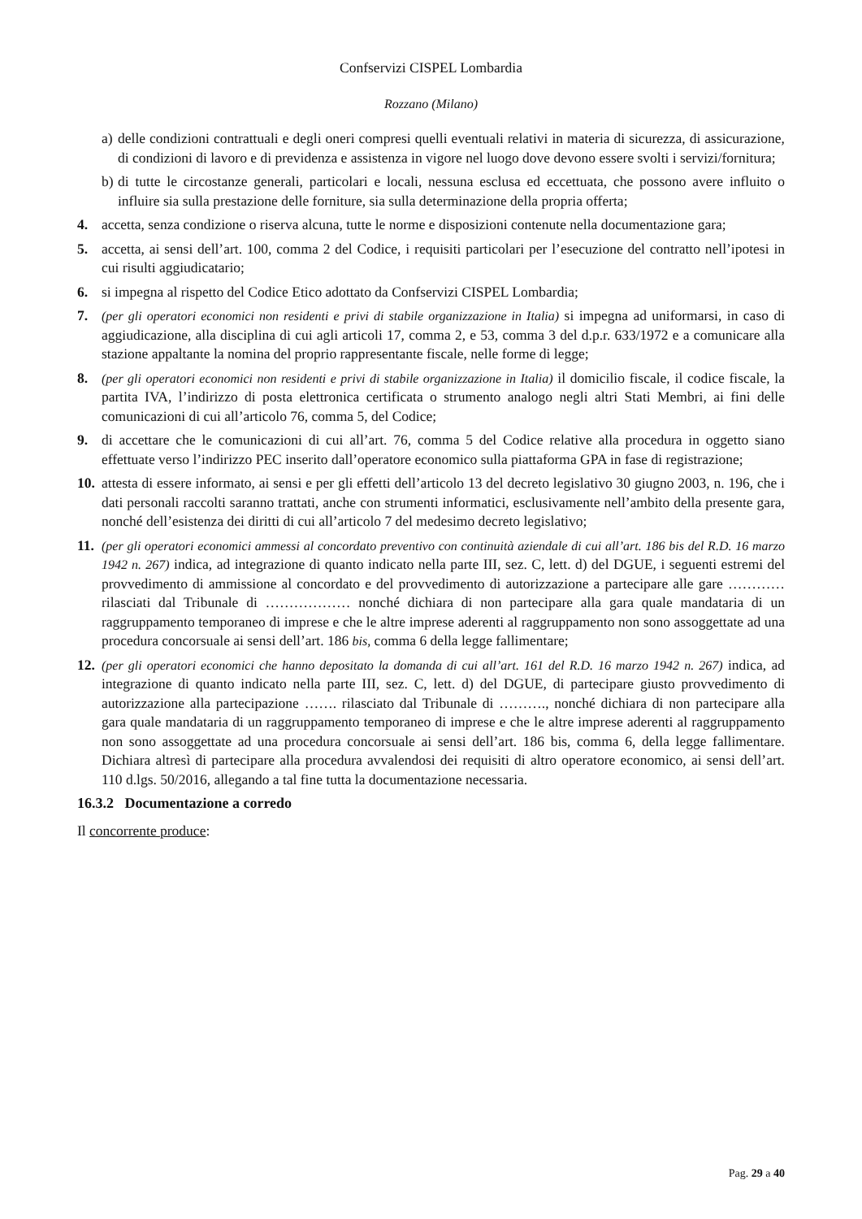Confservizi CISPEL Lombardia
Rozzano (Milano)
a) delle condizioni contrattuali e degli oneri compresi quelli eventuali relativi in materia di sicurezza, di assicurazione, di condizioni di lavoro e di previdenza e assistenza in vigore nel luogo dove devono essere svolti i servizi/fornitura;
b) di tutte le circostanze generali, particolari e locali, nessuna esclusa ed eccettuata, che possono avere influito o influire sia sulla prestazione delle forniture, sia sulla determinazione della propria offerta;
4. accetta, senza condizione o riserva alcuna, tutte le norme e disposizioni contenute nella documentazione gara;
5. accetta, ai sensi dell’art. 100, comma 2 del Codice, i requisiti particolari per l’esecuzione del contratto nell’ipotesi in cui risulti aggiudicatario;
6. si impegna al rispetto del Codice Etico adottato da Confservizi CISPEL Lombardia;
7. (per gli operatori economici non residenti e privi di stabile organizzazione in Italia) si impegna ad uniformarsi, in caso di aggiudicazione, alla disciplina di cui agli articoli 17, comma 2, e 53, comma 3 del d.p.r. 633/1972 e a comunicare alla stazione appaltante la nomina del proprio rappresentante fiscale, nelle forme di legge;
8. (per gli operatori economici non residenti e privi di stabile organizzazione in Italia) il domicilio fiscale, il codice fiscale, la partita IVA, l’indirizzo di posta elettronica certificata o strumento analogo negli altri Stati Membri, ai fini delle comunicazioni di cui all’articolo 76, comma 5, del Codice;
9. di accettare che le comunicazioni di cui all’art. 76, comma 5 del Codice relative alla procedura in oggetto siano effettuate verso l’indirizzo PEC inserito dall’operatore economico sulla piattaforma GPA in fase di registrazione;
10. attesta di essere informato, ai sensi e per gli effetti dell’articolo 13 del decreto legislativo 30 giugno 2003, n. 196, che i dati personali raccolti saranno trattati, anche con strumenti informatici, esclusivamente nell’ambito della presente gara, nonché dell’esistenza dei diritti di cui all’articolo 7 del medesimo decreto legislativo;
11. (per gli operatori economici ammessi al concordato preventivo con continuità aziendale di cui all’art. 186 bis del R.D. 16 marzo 1942 n. 267) indica, ad integrazione di quanto indicato nella parte III, sez. C, lett. d) del DGUE, i seguenti estremi del provvedimento di ammissione al concordato e del provvedimento di autorizzazione a partecipare alle gare ………… rilasciati dal Tribunale di ……………… nonché dichiara di non partecipare alla gara quale mandataria di un raggruppamento temporaneo di imprese e che le altre imprese aderenti al raggruppamento non sono assoggettate ad una procedura concorsuale ai sensi dell’art. 186 bis, comma 6 della legge fallimentare;
12. (per gli operatori economici che hanno depositato la domanda di cui all’art. 161 del R.D. 16 marzo 1942 n. 267) indica, ad integrazione di quanto indicato nella parte III, sez. C, lett. d) del DGUE, di partecipare giusto provvedimento di autorizzazione alla partecipazione ……. rilasciato dal Tribunale di ………., nonché dichiara di non partecipare alla gara quale mandataria di un raggruppamento temporaneo di imprese e che le altre imprese aderenti al raggruppamento non sono assoggettate ad una procedura concorsuale ai sensi dell’art. 186 bis, comma 6, della legge fallimentare. Dichiara altresì di partecipare alla procedura avvalendosi dei requisiti di altro operatore economico, ai sensi dell’art. 110 d.lgs. 50/2016, allegando a tal fine tutta la documentazione necessaria.
16.3.2 Documentazione a corredo
Il concorrente produce:
Pag. 29 a 40